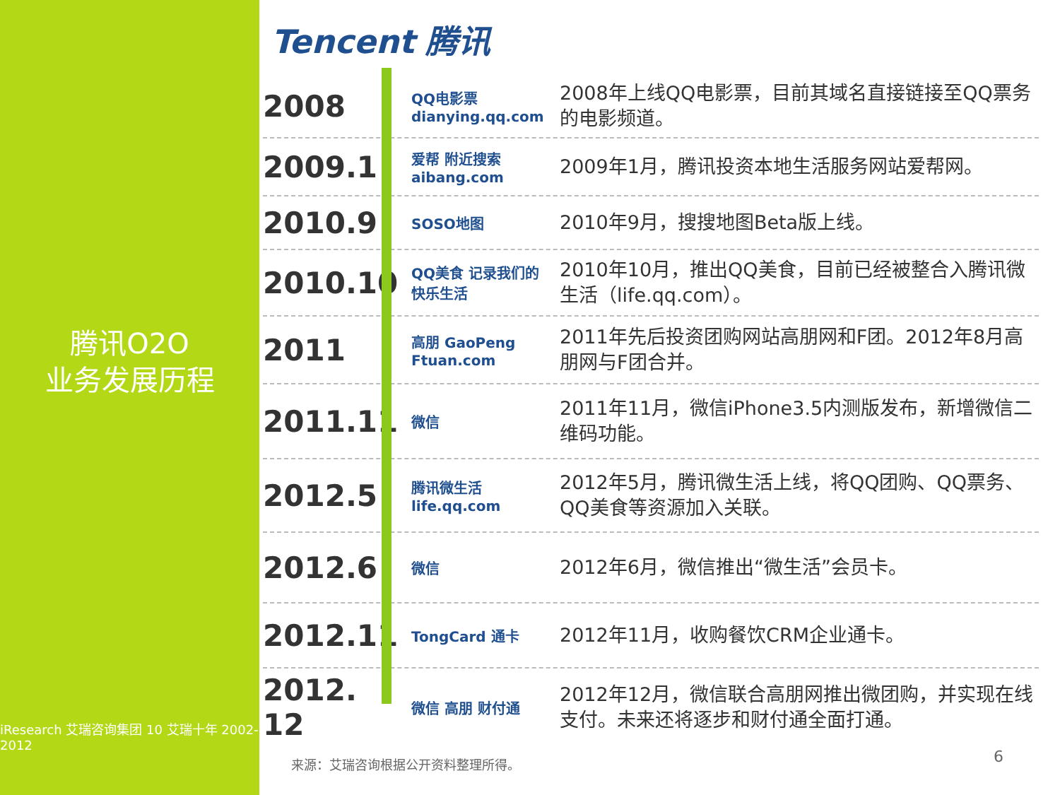腾讯O2O
业务发展历程
iResearch 艾瑞咨询集团 10 艾瑞十年 2002-2012
Tencent 腾讯
2008
QQ电影票 dianying.qq.com
2008年上线QQ电影票，目前其域名直接链接至QQ票务的电影频道。
2009.1
爱帮 附近搜索 aibang.com
2009年1月，腾讯投资本地生活服务网站爱帮网。
2010.9
SOSO地图
2010年9月，搜搜地图Beta版上线。
2010.10
QQ美食 记录我们的快乐生活
2010年10月，推出QQ美食，目前已经被整合入腾讯微生活（life.qq.com）。
2011
高朋 GaoPeng Ftuan.com
2011年先后投资团购网站高朋网和F团。2012年8月高朋网与F团合并。
2011.11
微信
2011年11月，微信iPhone3.5内测版发布，新增微信二维码功能。
2012.5
腾讯微生活 life.qq.com
2012年5月，腾讯微生活上线，将QQ团购、QQ票务、QQ美食等资源加入关联。
2012.6
微信
2012年6月，微信推出“微生活”会员卡。
2012.11
TongCard 通卡
2012年11月，收购餐饮CRM企业通卡。
2012.
12
微信 高朋 财付通
2012年12月，微信联合高朋网推出微团购，并实现在线支付。未来还将逐步和财付通全面打通。
来源：艾瑞咨询根据公开资料整理所得。
6